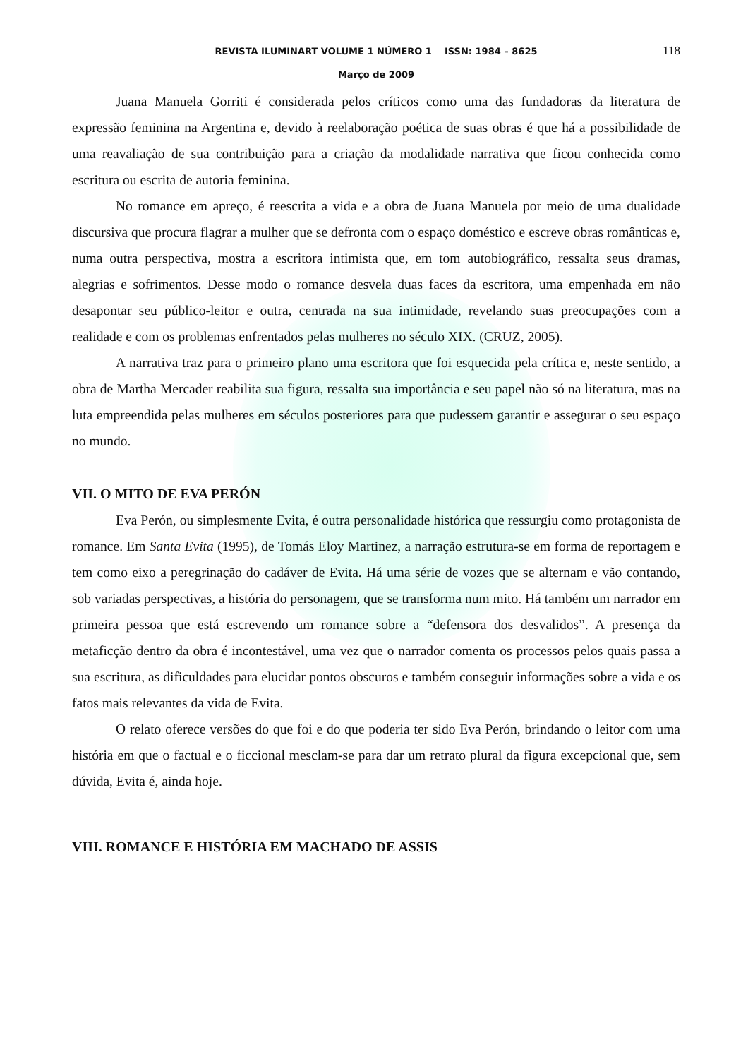REVISTA ILUMINART VOLUME 1 NÚMERO 1 ISSN: 1984 – 8625 118
Março de 2009
Juana Manuela Gorriti é considerada pelos críticos como uma das fundadoras da literatura de expressão feminina na Argentina e, devido à reelaboração poética de suas obras é que há a possibilidade de uma reavaliação de sua contribuição para a criação da modalidade narrativa que ficou conhecida como escritura ou escrita de autoria feminina.
No romance em apreço, é reescrita a vida e a obra de Juana Manuela por meio de uma dualidade discursiva que procura flagrar a mulher que se defronta com o espaço doméstico e escreve obras românticas e, numa outra perspectiva, mostra a escritora intimista que, em tom autobiográfico, ressalta seus dramas, alegrias e sofrimentos. Desse modo o romance desvela duas faces da escritora, uma empenhada em não desapontar seu público-leitor e outra, centrada na sua intimidade, revelando suas preocupações com a realidade e com os problemas enfrentados pelas mulheres no século XIX. (CRUZ, 2005).
A narrativa traz para o primeiro plano uma escritora que foi esquecida pela crítica e, neste sentido, a obra de Martha Mercader reabilita sua figura, ressalta sua importância e seu papel não só na literatura, mas na luta empreendida pelas mulheres em séculos posteriores para que pudessem garantir e assegurar o seu espaço no mundo.
VII. O MITO DE EVA PERÓN
Eva Perón, ou simplesmente Evita, é outra personalidade histórica que ressurgiu como protagonista de romance. Em Santa Evita (1995), de Tomás Eloy Martinez, a narração estrutura-se em forma de reportagem e tem como eixo a peregrinação do cadáver de Evita. Há uma série de vozes que se alternam e vão contando, sob variadas perspectivas, a história do personagem, que se transforma num mito. Há também um narrador em primeira pessoa que está escrevendo um romance sobre a “defensora dos desvalidos”. A presença da metaficção dentro da obra é incontestável, uma vez que o narrador comenta os processos pelos quais passa a sua escritura, as dificuldades para elucidar pontos obscuros e também conseguir informações sobre a vida e os fatos mais relevantes da vida de Evita.
O relato oferece versões do que foi e do que poderia ter sido Eva Perón, brindando o leitor com uma história em que o factual e o ficcional mesclam-se para dar um retrato plural da figura excepcional que, sem dúvida, Evita é, ainda hoje.
VIII. ROMANCE E HISTÓRIA EM MACHADO DE ASSIS